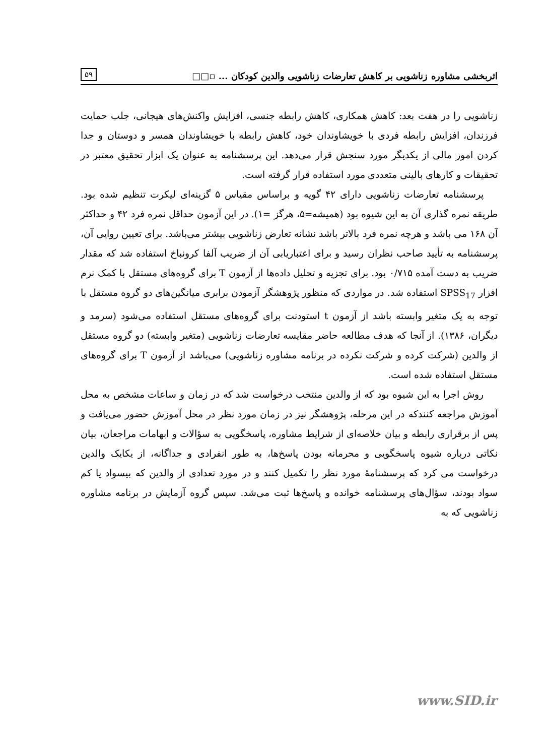اثربخشی مشاوره زناشویی بر کاهش تعارضات زناشویی والدین کودکان ... ▫□□ ۵۹
زناشویی را در هفت بعد: کاهش همکاری، کاهش رابطه جنسی، افزایش واکنش‌های هیجانی، جلب حمایت فرزندان، افزایش رابطه فردی با خویشاوندان خود، کاهش رابطه با خویشاوندان همسر و دوستان و جدا کردن امور مالی از یکدیگر مورد سنجش قرار می‌دهد. این پرسشنامه به عنوان یک ابزار تحقیق معتبر در تحقیقات و کارهای بالینی متعددی مورد استفاده قرار گرفته است.
پرسشنامه تعارضات زناشویی دارای ۴۲ گویه و براساس مقیاس ۵ گزینه‌ای لیکرت تنظیم شده بود. طریقه نمره گذاری آن به این شیوه بود (همیشه=۵، هرگز =۱). در این آزمون حداقل نمره فرد ۴۲ و حداکثر آن ۱۶۸ می باشد و هرچه نمره فرد بالاتر باشد نشانه تعارض زناشویی بیشتر می‌باشد. برای تعیین روایی آن، پرسشنامه به تأیید صاحب نظران رسید و برای اعتباریابی آن از ضریب آلفا کرونباخ استفاده شد که مقدار ضریب به دست آمده ۰/۷۱۵ بود. برای تجزیه و تحلیل داده‌ها از آزمون T برای گروه‌های مستقل با کمک نرم افزار SPSS<sub>17</sub> استفاده شد. در مواردی که منظور پژوهشگر آزمودن برابری میانگین‌های دو گروه مستقل با توجه به یک متغیر وابسته باشد از آزمون t استودنت برای گروه‌های مستقل استفاده می‌شود (سرمد و دیگران، ۱۳۸۶). از آنجا که هدف مطالعه حاضر مقایسه تعارضات زناشویی (متغیر وابسته) دو گروه مستقل از والدین (شرکت کرده و شرکت نکرده در برنامه مشاوره زناشویی) می‌باشد از آزمون T برای گروه‌های مستقل استفاده شده است.
روش اجرا به این شیوه بود که از والدین منتخب درخواست شد که در زمان و ساعات مشخص به محل آموزش مراجعه کنندکه در این مرحله، پژوهشگر نیز در زمان مورد نظر در محل آموزش حضور می‌یافت و پس از برقراری رابطه و بیان خلاصه‌ای از شرایط مشاوره، پاسخگویی به سؤالات و ابهامات مراجعان، بیان نکاتی درباره شیوه پاسخگویی و محرمانه بودن پاسخ‌ها، به طور انفرادی و جداگانه، از یکایک والدین درخواست می کرد که پرسشنامهٔ مورد نظر را تکمیل کنند و در مورد تعدادی از والدین که بیسواد یا کم سواد بودند، سؤال‌های پرسشنامه خوانده و پاسخ‌ها ثبت می‌شد. سپس گروه آزمایش در برنامه مشاوره زناشویی که به
www.SID.ir